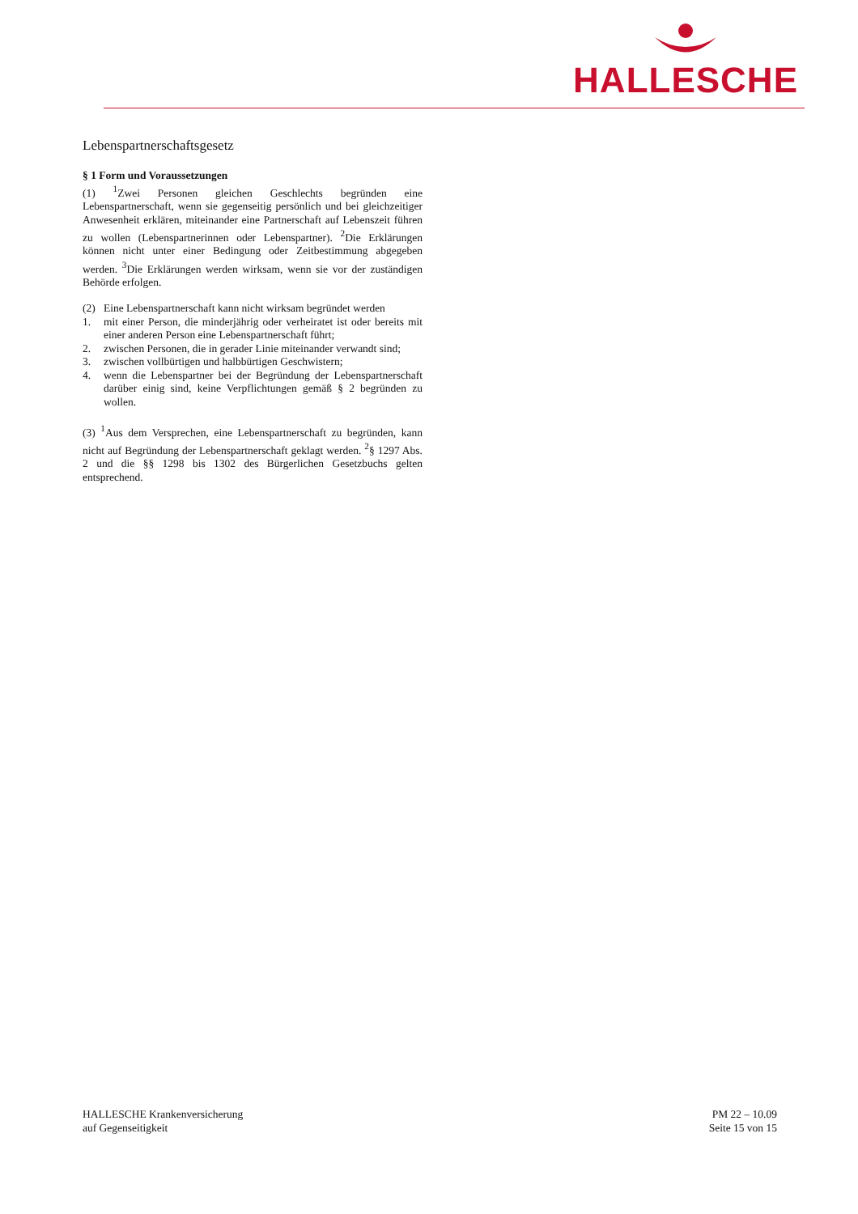HALLESCHE
Lebenspartnerschaftsgesetz
§ 1 Form und Voraussetzungen
(1) <sup>1</sup>Zwei Personen gleichen Geschlechts begründen eine Lebenspartnerschaft, wenn sie gegenseitig persönlich und bei gleichzeitiger Anwesenheit erklären, miteinander eine Partnerschaft auf Lebenszeit führen zu wollen (Lebenspartnerinnen oder Lebenspartner). <sup>2</sup>Die Erklärungen können nicht unter einer Bedingung oder Zeitbestimmung abgegeben werden. <sup>3</sup>Die Erklärungen werden wirksam, wenn sie vor der zuständigen Behörde erfolgen.
(2) Eine Lebenspartnerschaft kann nicht wirksam begründet werden
1. mit einer Person, die minderjährig oder verheiratet ist oder bereits mit einer anderen Person eine Lebenspartnerschaft führt;
2. zwischen Personen, die in gerader Linie miteinander verwandt sind;
3. zwischen vollbürtigen und halbbürtigen Geschwistern;
4. wenn die Lebenspartner bei der Begründung der Lebenspartnerschaft darüber einig sind, keine Verpflichtungen gemäß § 2 begründen zu wollen.
(3) <sup>1</sup>Aus dem Versprechen, eine Lebenspartnerschaft zu begründen, kann nicht auf Begründung der Lebenspartnerschaft geklagt werden. <sup>2</sup>§ 1297 Abs. 2 und die §§ 1298 bis 1302 des Bürgerlichen Gesetzbuchs gelten entsprechend.
HALLESCHE Krankenversicherung
auf Gegenseitigkeit
PM 22 – 10.09
Seite 15 von 15